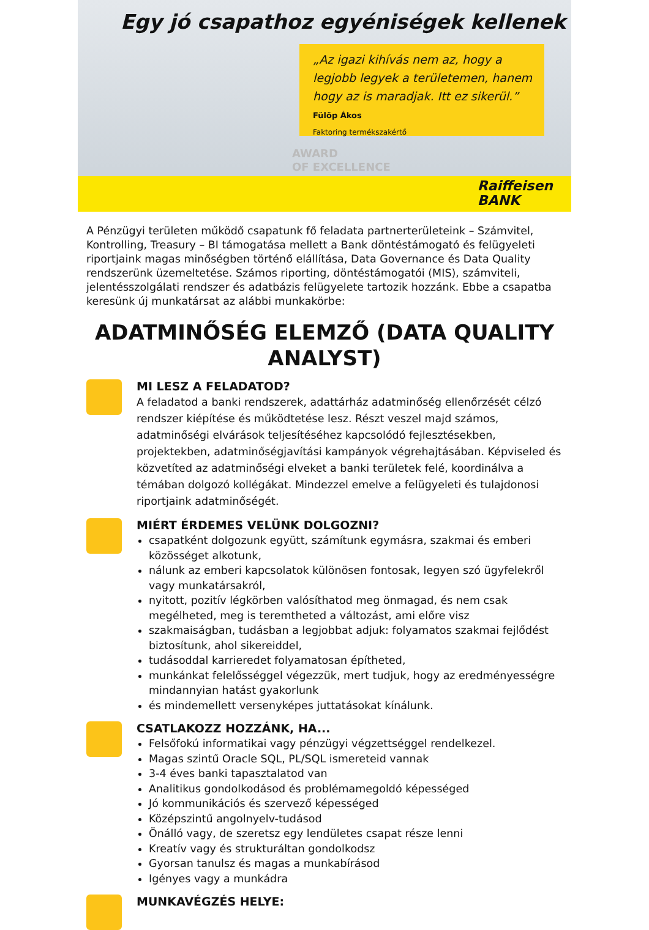Egy jó csapathoz egyéniségek kellenek
„Az igazi kihívás nem az, hogy a legjobb legyek a területemen, hanem hogy az is maradjak. Itt ez sikerül.”
Fülöp Ákos
Faktoring termékszakértő
AWARD
OF EXCELLENCE
Raiffeisen
BANK
A Pénzügyi területen működő csapatunk fő feladata partnerterületeink – Számvitel, Kontrolling, Treasury – BI támogatása mellett a Bank döntéstámogató és felügyeleti riportjaink magas minőségben történő elállítása, Data Governance és Data Quality rendszerünk üzemeltetése. Számos riporting, döntéstámogatói (MIS), számviteli, jelentésszolgálati rendszer és adatbázis felügyelete tartozik hozzánk. Ebbe a csapatba keresünk új munkatársat az alábbi munkakörbe:
ADATMINŐSÉG ELEMZŐ (DATA QUALITY ANALYST)
MI LESZ A FELADATOD?
A feladatod a banki rendszerek, adattárház adatminőség ellenőrzését célzó rendszer kiépítése és működtetése lesz. Részt veszel majd számos, adatminőségi elvárások teljesítéséhez kapcsolódó fejlesztésekben, projektekben, adatminőségjavítási kampányok végrehajtásában. Képviseled és közvetíted az adatminőségi elveket a banki területek felé, koordinálva a témában dolgozó kollégákat. Mindezzel emelve a felügyeleti és tulajdonosi riportjaink adatminőségét.
MIÉRT ÉRDEMES VELÜNK DOLGOZNI?
csapatként dolgozunk együtt, számítunk egymásra, szakmai és emberi közösséget alkotunk,
nálunk az emberi kapcsolatok különösen fontosak, legyen szó ügyfelekről vagy munkatársakról,
nyitott, pozitív légkörben valósíthatod meg önmagad, és nem csak megélheted, meg is teremtheted a változást, ami előre visz
szakmaiságban, tudásban a legjobbat adjuk: folyamatos szakmai fejlődést biztosítunk, ahol sikereiddel,
tudásoddal karrieredet folyamatosan építheted,
munkánkat felelősséggel végezzük, mert tudjuk, hogy az eredményességre mindannyian hatást gyakorlunk
és mindemellett versenyképes juttatásokat kínálunk.
CSATLAKOZZ HOZZÁNK, HA...
Felsőfokú informatikai vagy pénzügyi végzettséggel rendelkezel.
Magas szintű Oracle SQL, PL/SQL ismereteid vannak
3-4 éves banki tapasztalatod van
Analitikus gondolkodásod és problémamegoldó képességed
Jó kommunikációs és szervező képességed
Középszintű angolnyelv-tudásod
Önálló vagy, de szeretsz egy lendületes csapat része lenni
Kreatív vagy és strukturáltan gondolkodsz
Gyorsan tanulsz és magas a munkabírásod
Igényes vagy a munkádra
MUNKAVÉGZÉS HELYE: